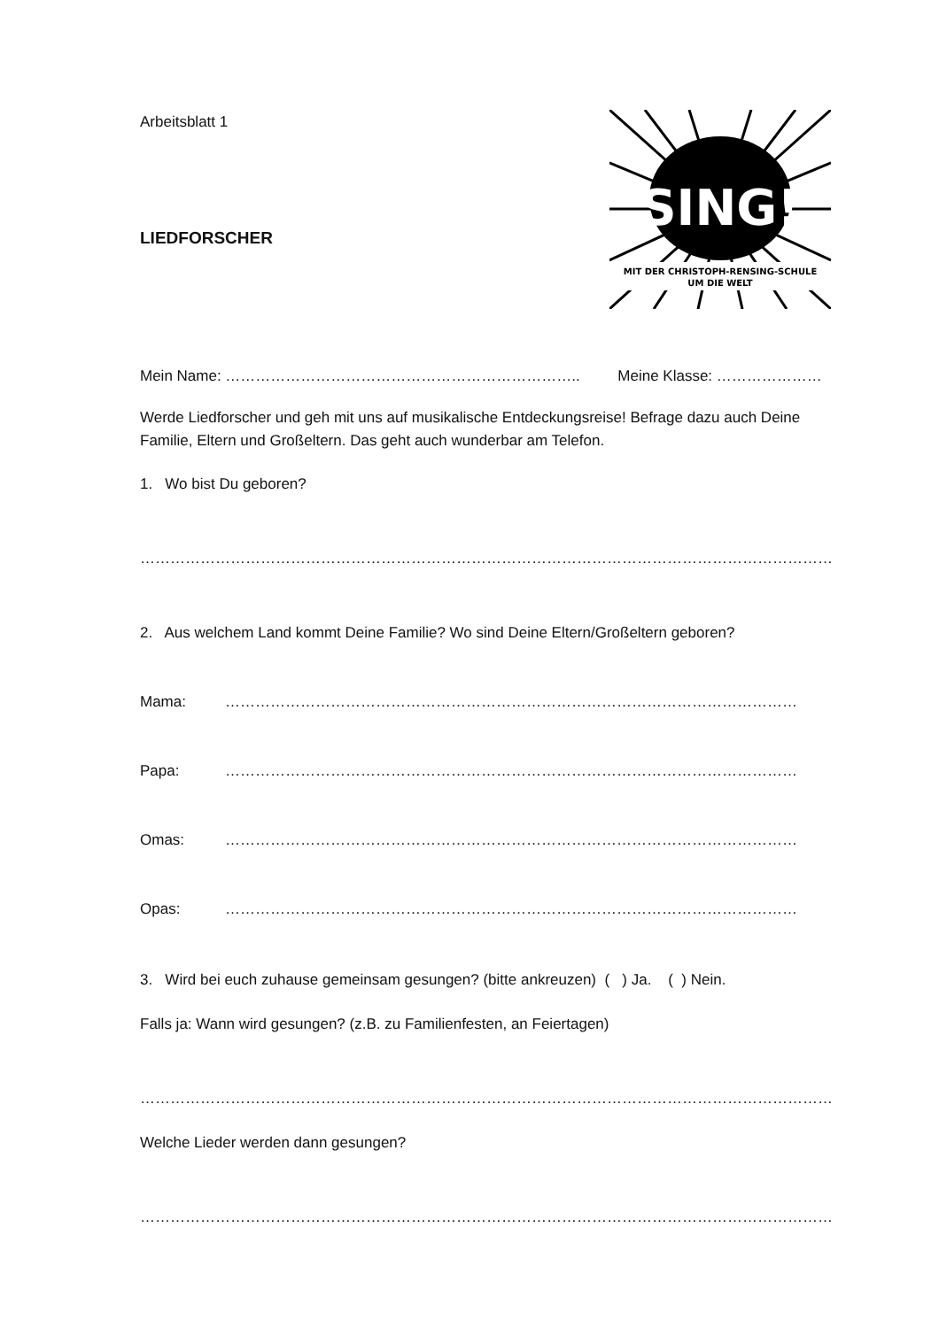Arbeitsblatt 1
LIEDFORSCHER
SING!
MIT DER CHRISTOPH-RENSING-SCHULE
UM DIE WELT
Mein Name: …………………………………………………………….. Meine Klasse: …………………
Werde Liedforscher und geh mit uns auf musikalische Entdeckungsreise! Befrage dazu auch Deine Familie, Eltern und Großeltern. Das geht auch wunderbar am Telefon.
1. Wo bist Du geboren?
…………………………………………………………………………………………………………………………
2. Aus welchem Land kommt Deine Familie? Wo sind Deine Eltern/Großeltern geboren?
Mama: ……………………………………………………………………………………………………
Papa: ……………………………………………………………………………………………………
Omas: ……………………………………………………………………………………………………
Opas: ……………………………………………………………………………………………………
3. Wird bei euch zuhause gemeinsam gesungen? (bitte ankreuzen) ( ) Ja. ( ) Nein.
Falls ja: Wann wird gesungen? (z.B. zu Familienfesten, an Feiertagen)
…………………………………………………………………………………………………………………………
Welche Lieder werden dann gesungen?
…………………………………………………………………………………………………………………………